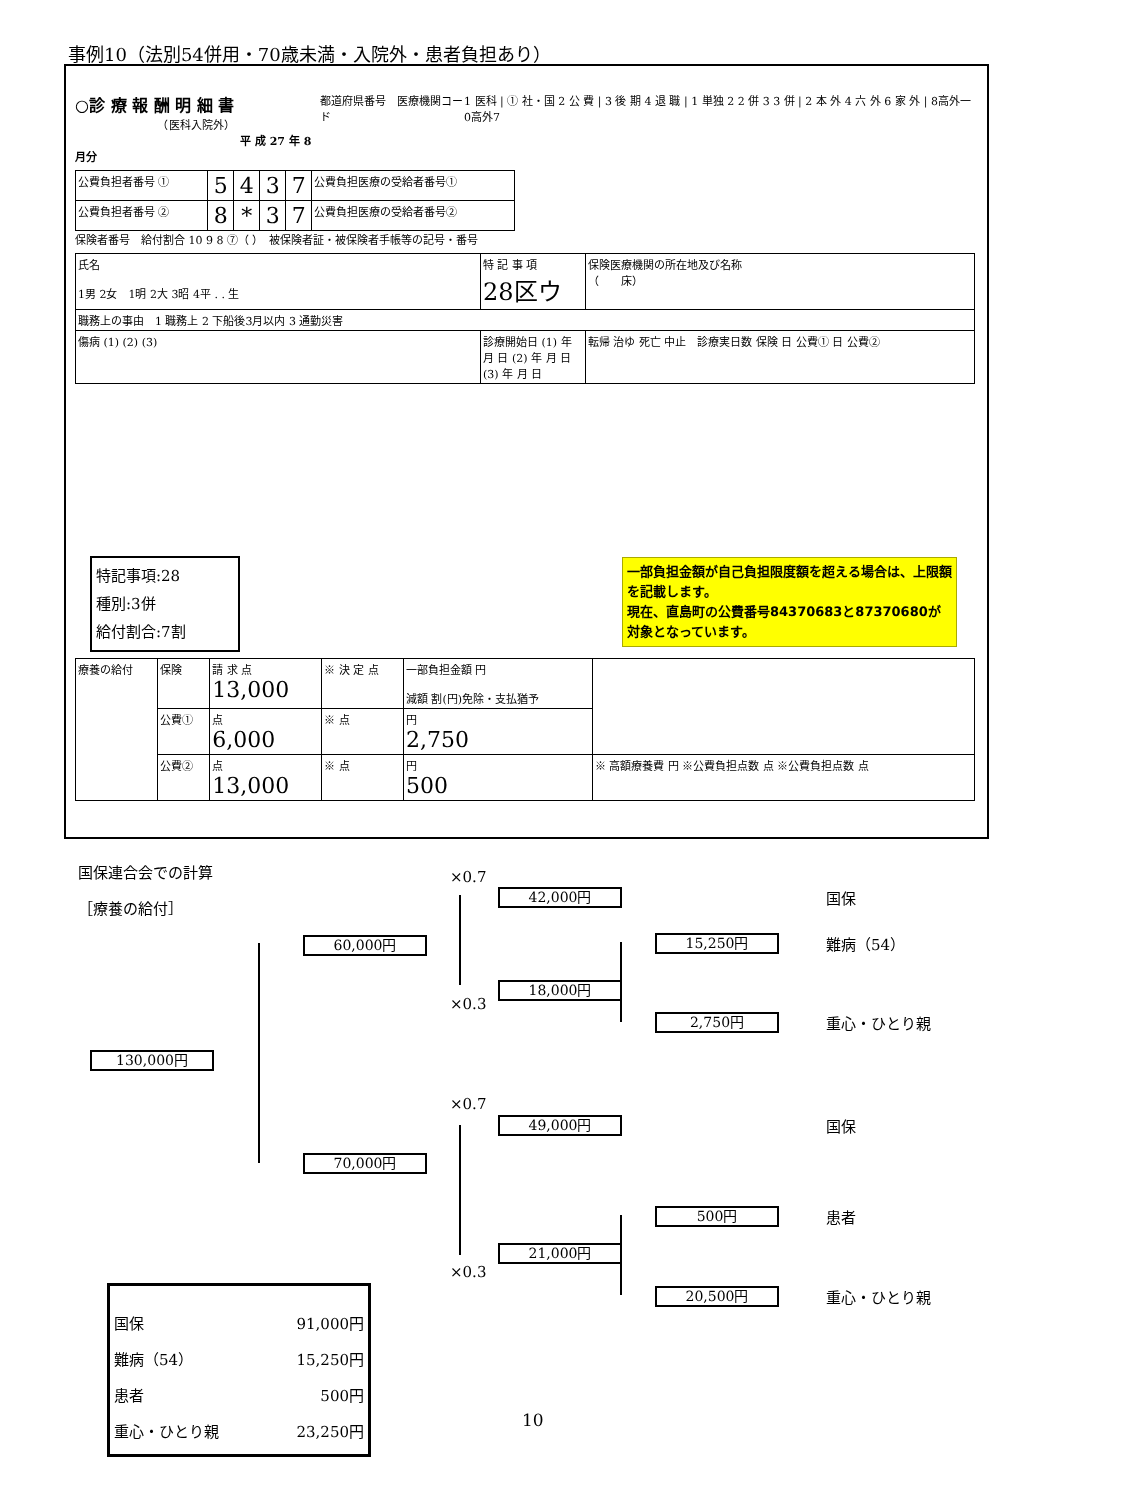事例10（法別54併用・70歳未満・入院外・患者負担あり）
○診 療 報 酬 明 細 書
　　　　　　　　（医科入院外）
　　　　　　　　　　　　　　　平 成 27 年 8 月分
都道府県番号　医療機関コード 1 医科 | ① 社・国 2 公 費 | 3 後 期 4 退 職 | 1 単独 2 2 併 3 3 併 | 2 本 外 4 六 外 6 家 外 | 8高外一 0高外7
| 公費負担者番号 ① | 5 | 4 | 3 | 7 | 公費負担医療の受給者番号① |
| 公費負担者番号 ② | 8 | * | 3 | 7 | 公費負担医療の受給者番号② |
保険者番号　給付割合 10 9 8 ⑦（ ）　被保険者証・被保険者手帳等の記号・番号
| 氏名 1男 2女 1明 2大 3昭 4平 . . 生 | 特 記 事 項 28区ウ | 保険医療機関の所在地及び名称 （ 床） |
| 職務上の事由 1 職務上 2 下船後3月以内 3 通勤災害 | | |
| 傷病 (1) (2) (3) | 診療開始日 (1) 年 月 日 (2) 年 月 日 (3) 年 月 日 | 転帰 治ゆ 死亡 中止 診療実日数 保険 日 公費① 日 公費② |
特記事項:28
種別:3併
給付割合:7割
一部負担金額が自己負担限度額を超える場合は、上限額を記載します。
現在、直島町の公費番号84370683と87370680が対象となっています。
| 療養の給付 | 保険 | 請 求 点 13,000 | ※ 決 定 点 | 一部負担金額 円 減額 割(円)免除・支払猶予 | |
| | 公費① | 点 6,000 | ※ 点 | 円 2,750 | |
| | 公費② | 点 13,000 | ※ 点 | 円 500 | ※ 高額療養費 円 ※公費負担点数 点 ※公費負担点数 点 |
国保連合会での計算
［療養の給付］
130,000円
60,000円
70,000円
×0.7
42,000円 国保
15,250円 難病（54）
18,000円
×0.3
2,750円 重心・ひとり親
×0.7
49,000円 国保
500円 患者
21,000円
×0.3
20,500円 重心・ひとり親
国保 91,000円
難病（54） 15,250円
患者 500円
重心・ひとり親 23,250円
10